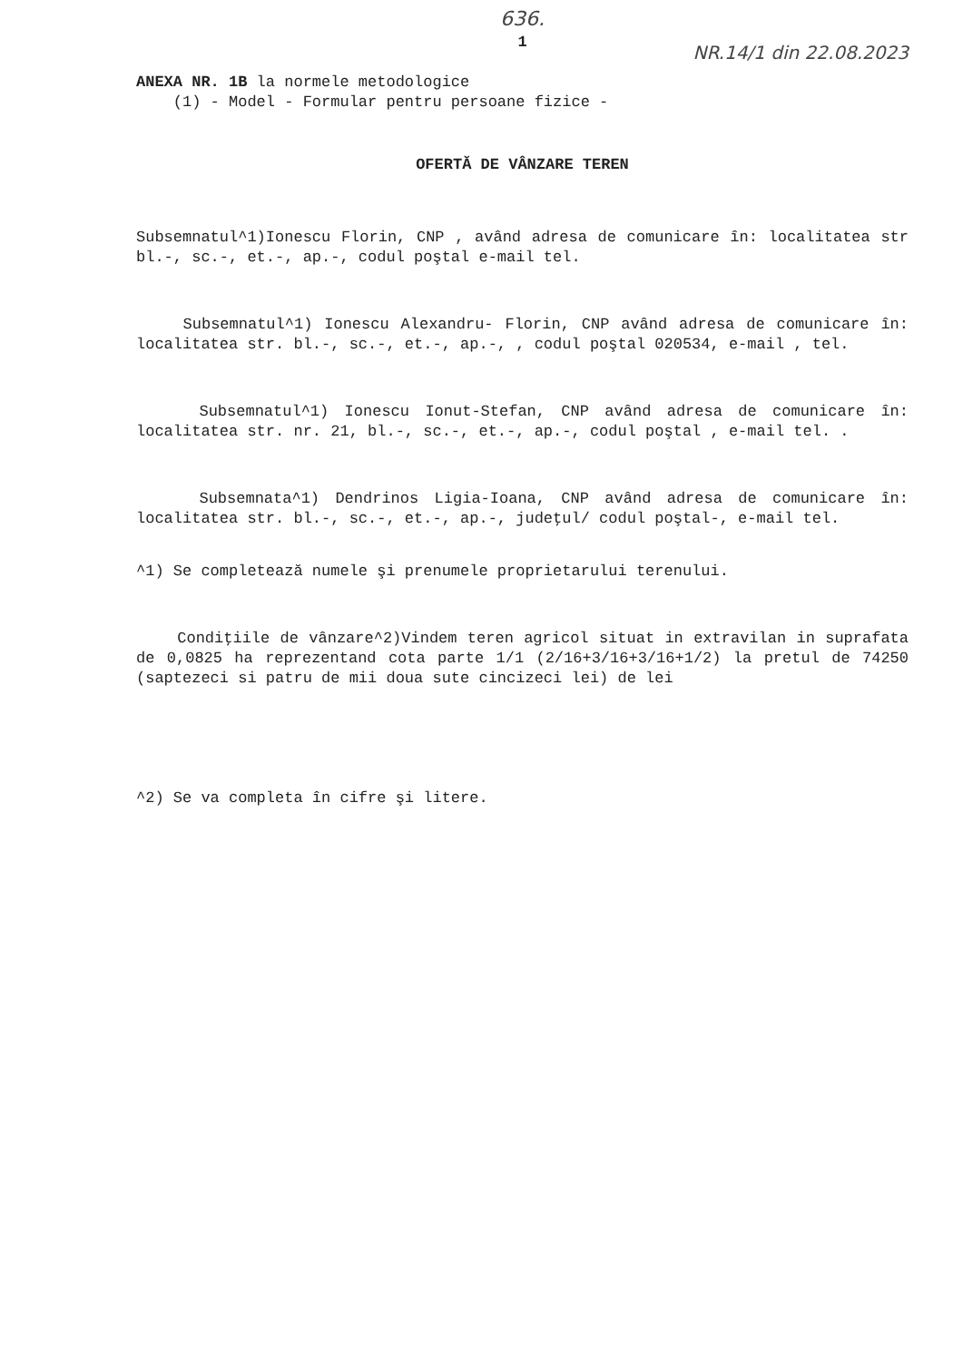636.
1
NR.14/1 din 22.08.2023
ANEXA NR. 1B la normele metodologice
(1) - Model - Formular pentru persoane fizice -
OFERTĂ DE VÂNZARE TEREN
Subsemnatul^1)Ionescu Florin, CNP , având adresa de comunicare în: localitatea str bl.-, sc.-, et.-, ap.-, codul poştal e-mail tel.
Subsemnatul^1) Ionescu Alexandru- Florin, CNP având adresa de comunicare în: localitatea str. bl.-, sc.-, et.-, ap.-, , codul poştal 020534, e-mail , tel.
Subsemnatul^1) Ionescu Ionut-Stefan, CNP având adresa de comunicare în: localitatea str. nr. 21, bl.-, sc.-, et.-, ap.-, codul poştal , e-mail tel. .
Subsemnata^1) Dendrinos Ligia-Ioana, CNP având adresa de comunicare în: localitatea str. bl.-, sc.-, et.-, ap.-, judeţul/ codul poştal-, e-mail tel.
^1) Se completează numele şi prenumele proprietarului terenului.
Condiţiile de vânzare^2)Vindem teren agricol situat in extravilan in suprafata de 0,0825 ha reprezentand cota parte 1/1 (2/16+3/16+3/16+1/2) la pretul de 74250 (saptezeci si patru de mii doua sute cincizeci lei) de lei
^2) Se va completa în cifre şi litere.